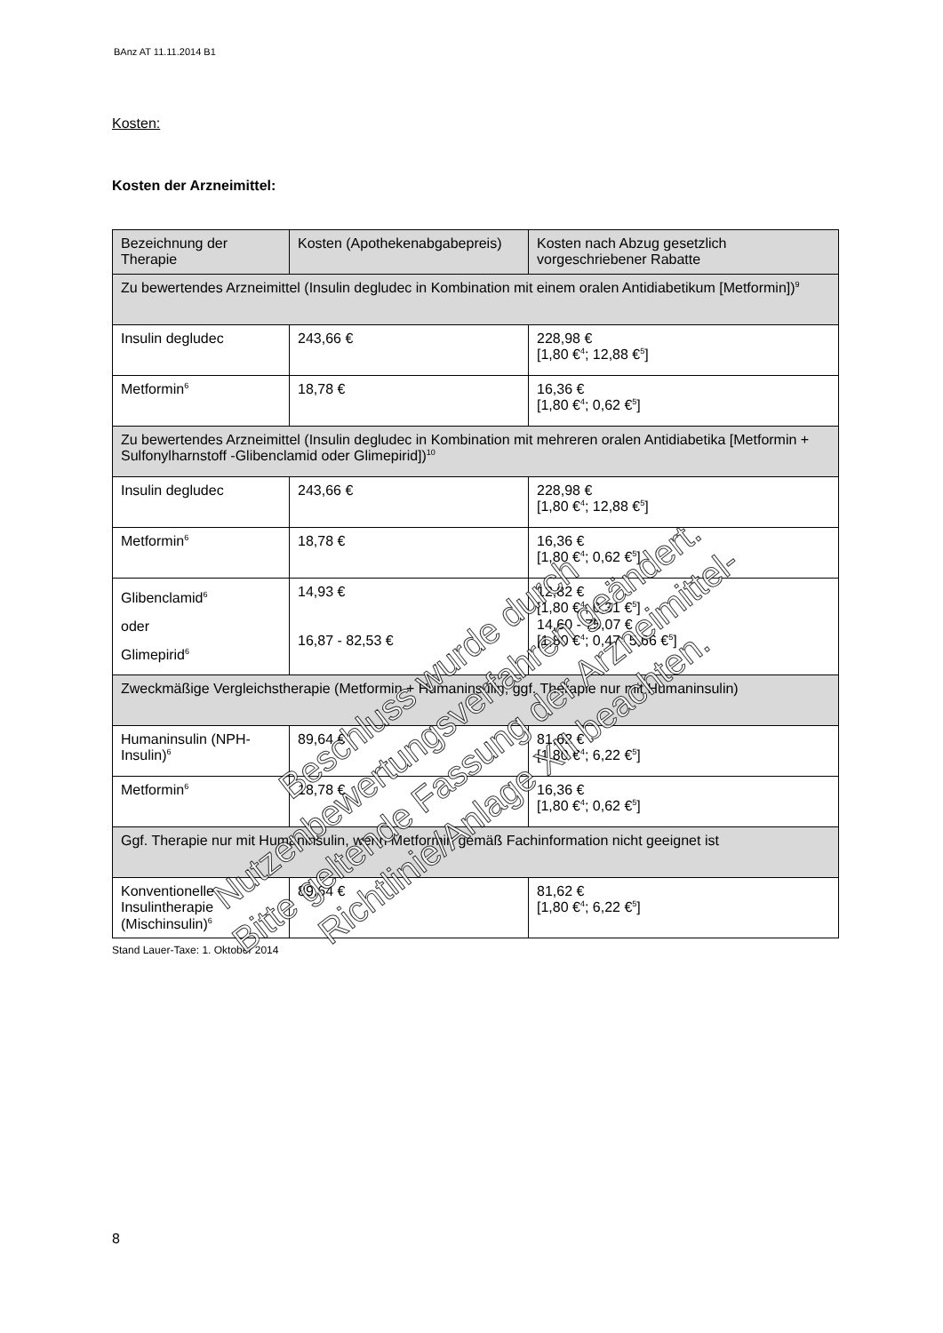BAnz AT 11.11.2014 B1
Kosten:
Kosten der Arzneimittel:
| Bezeichnung der Therapie | Kosten (Apothekenabgabepreis) | Kosten nach Abzug gesetzlich vorgeschriebener Rabatte |
| --- | --- | --- |
| Zu bewertendes Arzneimittel (Insulin degludec in Kombination mit einem oralen Antidiabetikum [Metformin])<sup>9</sup> | | |
| Insulin degludec | 243,66 € | 228,98 € [1,80 €<sup>4</sup>; 12,88 €<sup>5</sup>] |
| Metformin<sup>6</sup> | 18,78 € | 16,36 € [1,80 €<sup>4</sup>; 0,62 €<sup>5</sup>] |
| Zu bewertendes Arzneimittel (Insulin degludec in Kombination mit mehreren oralen Antidiabetika [Metformin + Sulfonylharnstoff -Glibenclamid oder Glimepirid])<sup>10</sup> | | |
| Insulin degludec | 243,66 € | 228,98 € [1,80 €<sup>4</sup>; 12,88 €<sup>5</sup>] |
| Metformin<sup>6</sup> | 18,78 € | 16,36 € [1,80 €<sup>4</sup>; 0,62 €<sup>5</sup>] |
| Glibenclamid<sup>6</sup> oder Glimepirid<sup>6</sup> | 14,93 € 16,87 - 82,53 € | 12,82 € [1,80 €<sup>4</sup>; 0,31 €<sup>5</sup>] 14,60 - 75,07 € [1,80 €<sup>4</sup>; 0,47- 5,66 €<sup>5</sup>] |
| Zweckmäßige Vergleichstherapie (Metformin + Humaninsulin; ggf. Therapie nur mit Humaninsulin) | | |
| Humaninsulin (NPH-Insulin)<sup>6</sup> | 89,64 € | 81,62 € [1,80 €<sup>4</sup>; 6,22 €<sup>5</sup>] |
| Metformin<sup>6</sup> | 18,78 € | 16,36 € [1,80 €<sup>4</sup>; 0,62 €<sup>5</sup>] |
| Ggf. Therapie nur mit Humaninsulin, wenn Metformin gemäß Fachinformation nicht geeignet ist | | |
| Konventionelle Insulintherapie (Mischinsulin)<sup>6</sup> | 89,64 € | 81,62 € [1,80 €<sup>4</sup>; 6,22 €<sup>5</sup>] |
Stand Lauer-Taxe: 1. Oktober 2014
8
Beschluss wurde durch Nutzenbewertungsverfahren geändert.
Bitte geltende Fassung der Arzneimittel-Richtlinie/Anlage XII beachten.